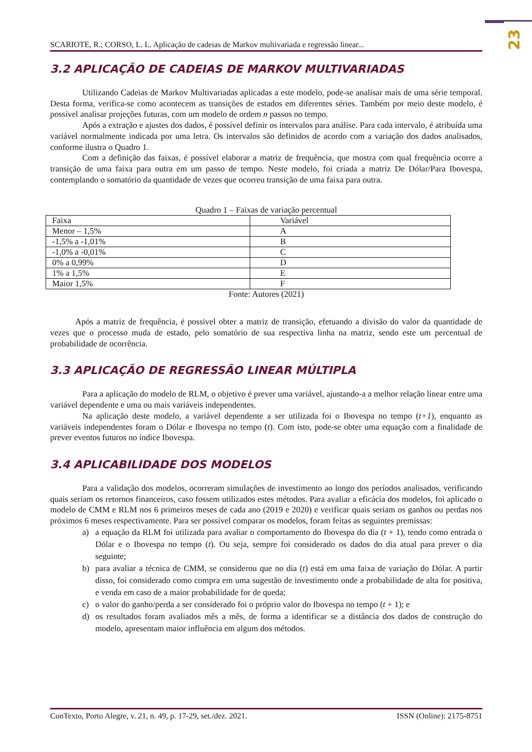23
SCARIOTE, R.; CORSO, L. L. Aplicação de cadeias de Markov multivariada e regressão linear...
3.2 APLICAÇÃO DE CADEIAS DE MARKOV MULTIVARIADAS
Utilizando Cadeias de Markov Multivariadas aplicadas a este modelo, pode-se analisar mais de uma série temporal. Desta forma, verifica-se como acontecem as transições de estados em diferentes séries. Também por meio deste modelo, é possível analisar projeções futuras, com um modelo de ordem n passos no tempo.
Após a extração e ajustes dos dados, é possível definir os intervalos para análise. Para cada intervalo, é atribuída uma variável normalmente indicada por uma letra. Os intervalos são definidos de acordo com a variação dos dados analisados, conforme ilustra o Quadro 1.
Com a definição das faixas, é possível elaborar a matriz de frequência, que mostra com qual frequência ocorre a transição de uma faixa para outra em um passo de tempo. Neste modelo, foi criada a matriz De Dólar/Para Ibovespa, contemplando o somatório da quantidade de vezes que ocorreu transição de uma faixa para outra.
Quadro 1 – Faixas de variação percentual
| Faixa | Variável |
| --- | --- |
| Menor – 1,5% | A |
| -1,5% a -1,01% | B |
| -1,0% a -0,01% | C |
| 0% a 0,99% | D |
| 1% a 1,5% | E |
| Maior 1,5% | F |
Fonte: Autores (2021)
Após a matriz de frequência, é possível obter a matriz de transição, efetuando a divisão do valor da quantidade de vezes que o processo muda de estado, pelo somatório de sua respectiva linha na matriz, sendo este um percentual de probabilidade de ocorrência.
3.3 APLICAÇÃO DE REGRESSÃO LINEAR MÚLTIPLA
Para a aplicação do modelo de RLM, o objetivo é prever uma variável, ajustando-a a melhor relação linear entre uma variável dependente e uma ou mais variáveis independentes.
Na aplicação deste modelo, a variável dependente a ser utilizada foi o Ibovespa no tempo (t+1), enquanto as variáveis independentes foram o Dólar e Ibovespa no tempo (t). Com isto, pode-se obter uma equação com a finalidade de prever eventos futuros no índice Ibovespa.
3.4 APLICABILIDADE DOS MODELOS
Para a validação dos modelos, ocorreram simulações de investimento ao longo dos períodos analisados, verificando quais seriam os retornos financeiros, caso fossem utilizados estes métodos. Para avaliar a eficácia dos modelos, foi aplicado o modelo de CMM e RLM nos 6 primeiros meses de cada ano (2019 e 2020) e verificar quais seriam os ganhos ou perdas nos próximos 6 meses respectivamente. Para ser possível comparar os modelos, foram feitas as seguintes premissas:
a) a equação da RLM foi utilizada para avaliar o comportamento do Ibovespa do dia (t + 1), tendo como entrada o Dólar e o Ibovespa no tempo (t). Ou seja, sempre foi considerado os dados do dia atual para prever o dia seguinte;
b) para avaliar a técnica de CMM, se considerou que no dia (t) está em uma faixa de variação do Dólar. A partir disso, foi considerado como compra em uma sugestão de investimento onde a probabilidade de alta for positiva, e venda em caso de a maior probabilidade for de queda;
c) o valor do ganho/perda a ser considerado foi o próprio valor do Ibovespa no tempo (t + 1); e
d) os resultados foram avaliados mês a mês, de forma a identificar se a distância dos dados de construção do modelo, apresentam maior influência em algum dos métodos.
ConTexto, Porto Alegre, v. 21, n. 49, p. 17-29, set./dez. 2021. ISSN (Online): 2175-8751